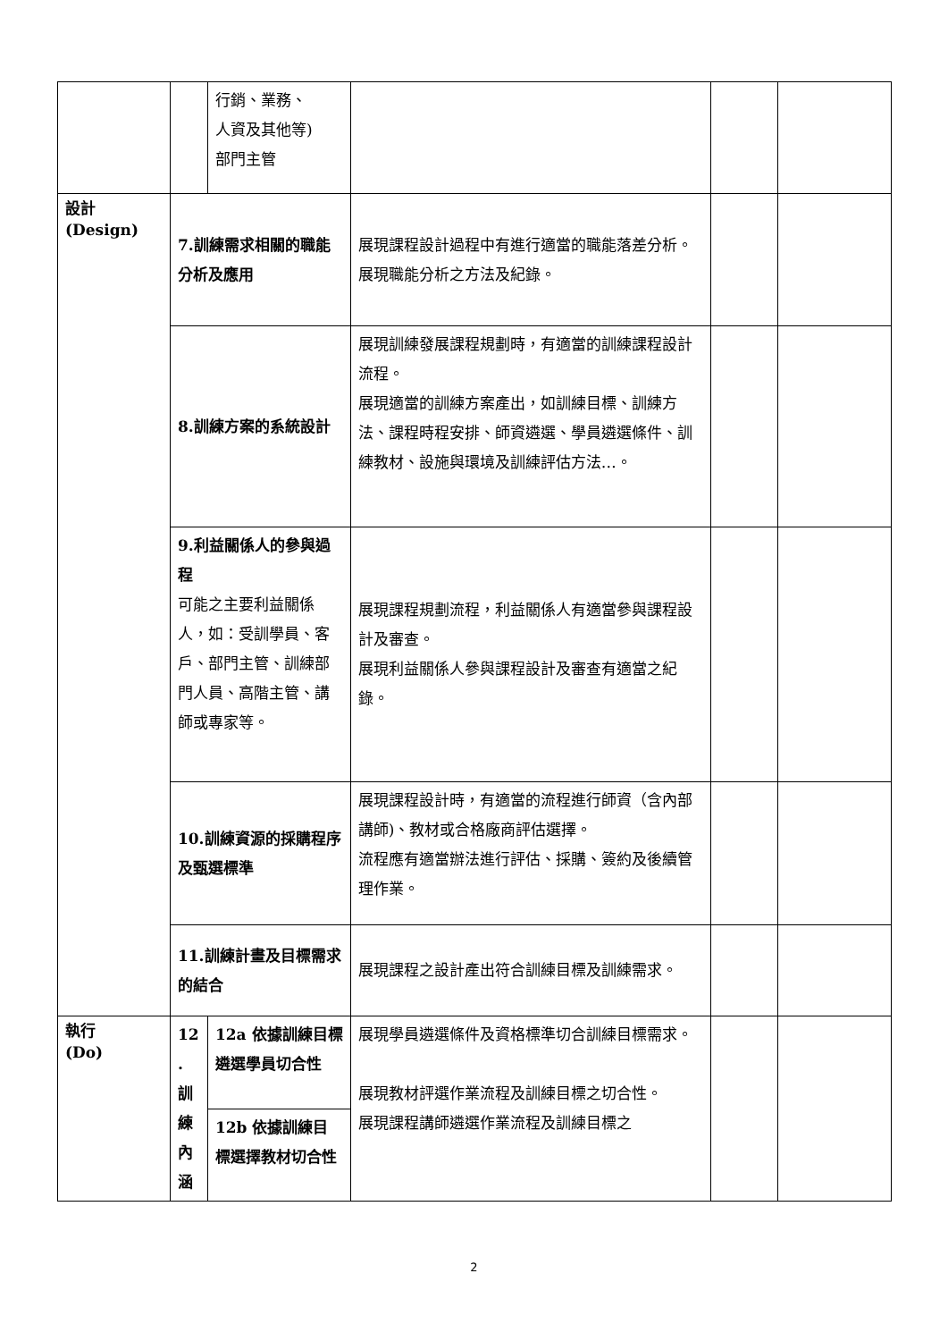| | | 行銷、業務、 人資及其他等) 部門主管 | | | |
| 設計 (Design) | 7.訓練需求相關的職能分析及應用 | | 展現課程設計過程中有進行適當的職能落差分析。 展現職能分析之方法及紀錄。 | | |
| | 8.訓練方案的系統設計 | | 展現訓練發展課程規劃時，有適當的訓練課程設計流程。 展現適當的訓練方案產出，如訓練目標、訓練方法、課程時程安排、師資遴選、學員遴選條件、訓練教材、設施與環境及訓練評估方法…。 | | |
| | 9.利益關係人的參與過程 可能之主要利益關係人，如：受訓學員、客戶、部門主管、訓練部門人員、高階主管、講師或專家等。 | | 展現課程規劃流程，利益關係人有適當參與課程設計及審查。 展現利益關係人參與課程設計及審查有適當之紀錄。 | | |
| | 10.訓練資源的採購程序及甄選標準 | | 展現課程設計時，有適當的流程進行師資（含內部講師)、教材或合格廠商評估選擇。 流程應有適當辦法進行評估、採購、簽約及後續管理作業。 | | |
| | 11.訓練計畫及目標需求的結合 | | 展現課程之設計產出符合訓練目標及訓練需求。 | | |
| 執行 (Do) | 12 . 訓 練 內 涵 | 12a 依據訓練目標遴選學員切合性 | 展現學員遴選條件及資格標準切合訓練目標需求。 展現教材評選作業流程及訓練目標之切合性。 展現課程講師遴選作業流程及訓練目標之 | | |
| | | 12b 依據訓練目標選擇教材切合性 | | | |
2